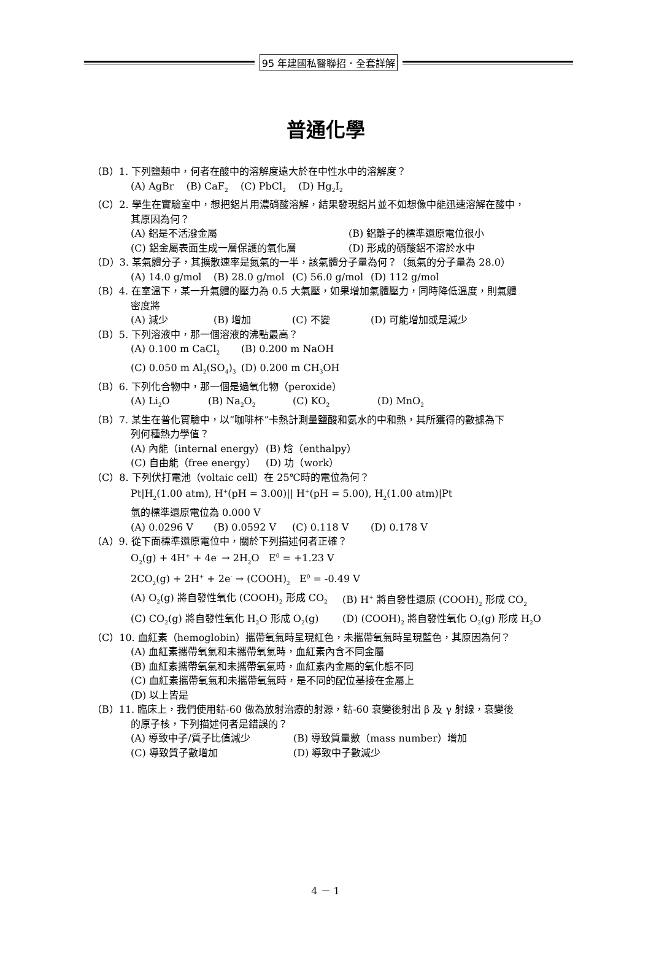95 年建國私醫聯招．全套詳解
普通化學
（B）1. 下列鹽類中，何者在酸中的溶解度遠大於在中性水中的溶解度？
(A) AgBr (B) CaF<sub>2</sub> (C) PbCl<sub>2</sub> (D) Hg<sub>2</sub>I<sub>2</sub>
（C）2. 學生在實驗室中，想把鋁片用濃硝酸溶解，結果發現鋁片並不如想像中能迅速溶解在酸中，
其原因為何？
(A) 鋁是不活潑金屬 (B) 鋁離子的標準還原電位很小
(C) 鋁金屬表面生成一層保護的氧化層 (D) 形成的硝酸鋁不溶於水中
（D）3. 某氣體分子，其擴散速率是氮氣的一半，該氣體分子量為何？（氮氣的分子量為 28.0）
(A) 14.0 g/mol (B) 28.0 g/mol (C) 56.0 g/mol (D) 112 g/mol
（B）4. 在室溫下，某一升氣體的壓力為 0.5 大氣壓，如果增加氣體壓力，同時降低溫度，則氣體
密度將
(A) 減少 (B) 增加 (C) 不變 (D) 可能增加或是減少
（B）5. 下列溶液中，那一個溶液的沸點最高？
(A) 0.100 m CaCl<sub>2</sub> (B) 0.200 m NaOH
(C) 0.050 m Al<sub>2</sub>(SO<sub>4</sub>)<sub>3</sub> (D) 0.200 m CH<sub>3</sub>OH
（B）6. 下列化合物中，那一個是過氧化物（peroxide）
(A) Li<sub>2</sub>O (B) Na<sub>2</sub>O<sub>2</sub> (C) KO<sub>2</sub> (D) MnO<sub>2</sub>
（B）7. 某生在普化實驗中，以”咖啡杯”卡熱計測量鹽酸和氨水的中和熱，其所獲得的數據為下
列何種熱力學值？
(A) 內能（internal energy） (B) 焓（enthalpy）
(C) 自由能（free energy） (D) 功（work）
（C）8. 下列伏打電池（voltaic cell）在 25℃時的電位為何？
Pt|H<sub>2</sub>(1.00 atm), H<sup>+</sup>(pH = 3.00)|| H<sup>+</sup>(pH = 5.00), H<sub>2</sub>(1.00 atm)|Pt
氫的標準還原電位為 0.000 V
(A) 0.0296 V (B) 0.0592 V (C) 0.118 V (D) 0.178 V
（A）9. 從下面標準還原電位中，關於下列描述何者正確？
O<sub>2</sub>(g) + 4H<sup>+</sup> + 4e<sup>-</sup> → 2H<sub>2</sub>O E<sup>0</sup> = +1.23 V
2CO<sub>2</sub>(g) + 2H<sup>+</sup> + 2e<sup>-</sup> → (COOH)<sub>2</sub> E<sup>0</sup> = -0.49 V
(A) O<sub>2</sub>(g) 將自發性氧化 (COOH)<sub>2</sub> 形成 CO<sub>2</sub> (B) H<sup>+</sup> 將自發性還原 (COOH)<sub>2</sub> 形成 CO<sub>2</sub>
(C) CO<sub>2</sub>(g) 將自發性氧化 H<sub>2</sub>O 形成 O<sub>2</sub>(g) (D) (COOH)<sub>2</sub> 將自發性氧化 O<sub>2</sub>(g) 形成 H<sub>2</sub>O
（C）10. 血紅素（hemoglobin）攜帶氧氣時呈現紅色，未攜帶氧氣時呈現藍色，其原因為何？
(A) 血紅素攜帶氧氣和未攜帶氧氣時，血紅素內含不同金屬
(B) 血紅素攜帶氧氣和未攜帶氧氣時，血紅素內金屬的氧化態不同
(C) 血紅素攜帶氧氣和未攜帶氧氣時，是不同的配位基接在金屬上
(D) 以上皆是
（B）11. 臨床上，我們使用鈷-60 做為放射治療的射源，鈷-60 衰變後射出 β 及 γ 射線，衰變後
的原子核，下列描述何者是錯誤的？
(A) 導致中子/質子比值減少 (B) 導致質量數（mass number）增加
(C) 導致質子數增加 (D) 導致中子數減少
4 － 1